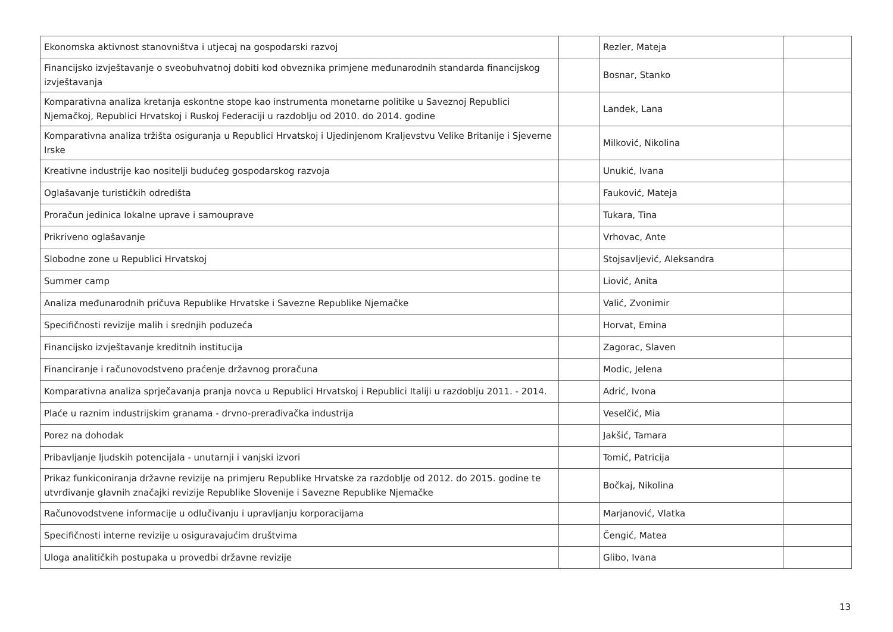| Ekonomska aktivnost stanovništva i utjecaj na gospodarski razvoj | | Rezler, Mateja | |
| Financijsko izvještavanje o sveobuhvatnoj dobiti kod obveznika primjene međunarodnih standarda financijskog izvještavanja | | Bosnar, Stanko | |
| Komparativna analiza kretanja eskontne stope kao instrumenta monetarne politike u Saveznoj Republici Njemačkoj, Republici Hrvatskoj i Ruskoj Federaciji u razdoblju od 2010. do 2014. godine | | Landek, Lana | |
| Komparativna analiza tržišta osiguranja u Republici Hrvatskoj i Ujedinjenom Kraljevstvu Velike Britanije i Sjeverne Irske | | Milković, Nikolina | |
| Kreativne industrije kao nositelji budućeg gospodarskog razvoja | | Unukić, Ivana | |
| Oglašavanje turističkih odredišta | | Fauković, Mateja | |
| Proračun jedinica lokalne uprave i samouprave | | Tukara, Tina | |
| Prikriveno oglašavanje | | Vrhovac, Ante | |
| Slobodne zone u Republici Hrvatskoj | | Stojsavljević, Aleksandra | |
| Summer camp | | Liović, Anita | |
| Analiza međunarodnih pričuva Republike Hrvatske i Savezne Republike Njemačke | | Valić, Zvonimir | |
| Specifičnosti revizije malih i srednjih poduzeća | | Horvat, Emina | |
| Financijsko izvještavanje kreditnih institucija | | Zagorac, Slaven | |
| Financiranje i računovodstveno praćenje državnog proračuna | | Modic, Jelena | |
| Komparativna analiza sprječavanja pranja novca u Republici Hrvatskoj i Republici Italiji u razdoblju 2011. - 2014. | | Adrić, Ivona | |
| Plaće u raznim industrijskim granama - drvno-prerađivačka industrija | | Veselčić, Mia | |
| Porez na dohodak | | Jakšić, Tamara | |
| Pribavljanje ljudskih potencijala - unutarnji i vanjski izvori | | Tomić, Patricija | |
| Prikaz funkiconiranja državne revizije na primjeru Republike Hrvatske za razdoblje od 2012. do 2015. godine te utvrđivanje glavnih značajki revizije Republike Slovenije i Savezne Republike Njemačke | | Bočkaj, Nikolina | |
| Računovodstvene informacije u odlučivanju i upravljanju korporacijama | | Marjanović, Vlatka | |
| Specifičnosti interne revizije u osiguravajućim društvima | | Čengić, Matea | |
| Uloga analitičkih postupaka u provedbi državne revizije | | Glibo, Ivana | |
13